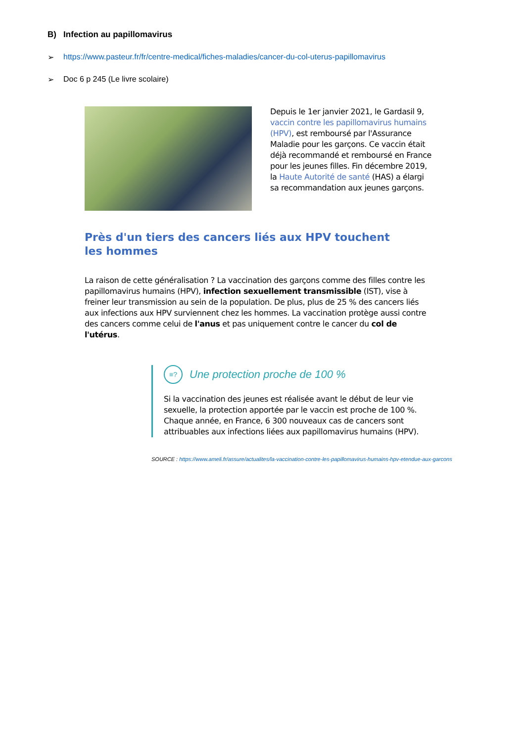B) Infection au papillomavirus
➢ https://www.pasteur.fr/fr/centre-medical/fiches-maladies/cancer-du-col-uterus-papillomavirus
➢ Doc 6 p 245 (Le livre scolaire)
Depuis le 1er janvier 2021, le Gardasil 9, vaccin contre les papillomavirus humains (HPV), est remboursé par l'Assurance Maladie pour les garçons. Ce vaccin était déjà recommandé et remboursé en France pour les jeunes filles. Fin décembre 2019, la Haute Autorité de santé (HAS) a élargi sa recommandation aux jeunes garçons.
Près d'un tiers des cancers liés aux HPV touchent les hommes
La raison de cette généralisation ? La vaccination des garçons comme des filles contre les papillomavirus humains (HPV), infection sexuellement transmissible (IST), vise à freiner leur transmission au sein de la population. De plus, plus de 25 % des cancers liés aux infections aux HPV surviennent chez les hommes. La vaccination protège aussi contre des cancers comme celui de l'anus et pas uniquement contre le cancer du col de l'utérus.
≡? Une protection proche de 100 %
Si la vaccination des jeunes est réalisée avant le début de leur vie sexuelle, la protection apportée par le vaccin est proche de 100 %. Chaque année, en France, 6 300 nouveaux cas de cancers sont attribuables aux infections liées aux papillomavirus humains (HPV).
SOURCE : https://www.ameli.fr/assure/actualites/la-vaccination-contre-les-papillomavirus-humains-hpv-etendue-aux-garcons